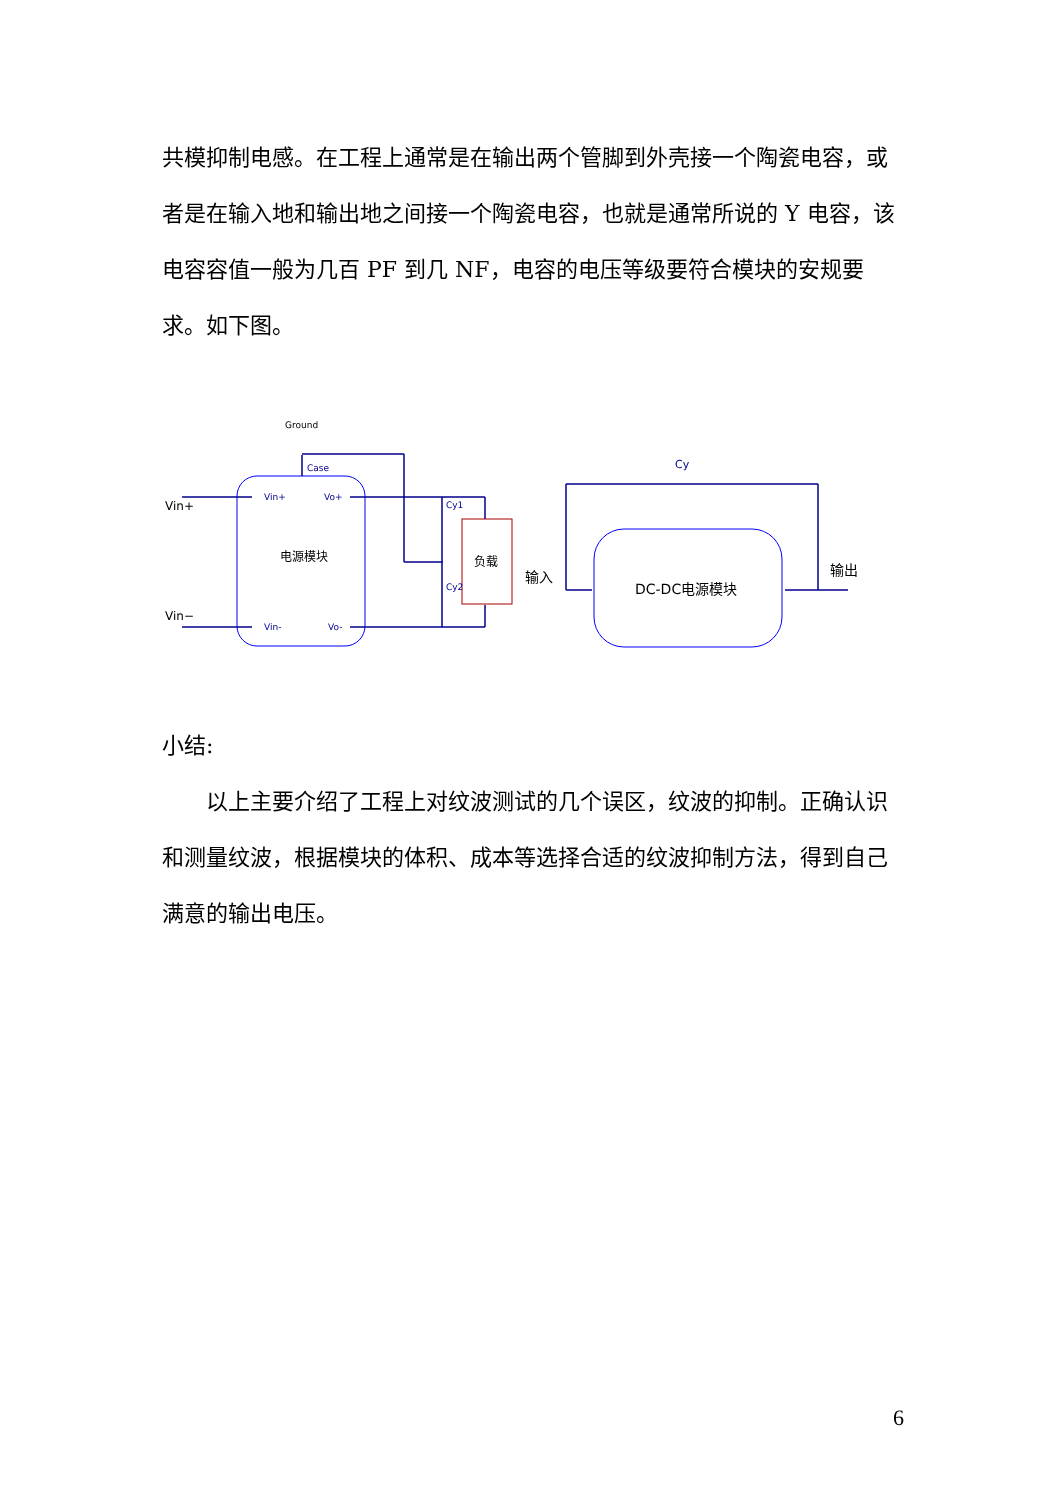共模抑制电感。在工程上通常是在输出两个管脚到外壳接一个陶瓷电容，或者是在输入地和输出地之间接一个陶瓷电容，也就是通常所说的 Y 电容，该电容容值一般为几百 PF 到几 NF，电容的电压等级要符合模块的安规要求。如下图。
Vin+
Vin−
Ground
Case
Vin+
Vo+
Vin-
Vo-
Cy1
Cy2
电源模块
负载
Cy
输入
输出
DC-DC电源模块
小结:
以上主要介绍了工程上对纹波测试的几个误区，纹波的抑制。正确认识和测量纹波，根据模块的体积、成本等选择合适的纹波抑制方法，得到自己满意的输出电压。
6